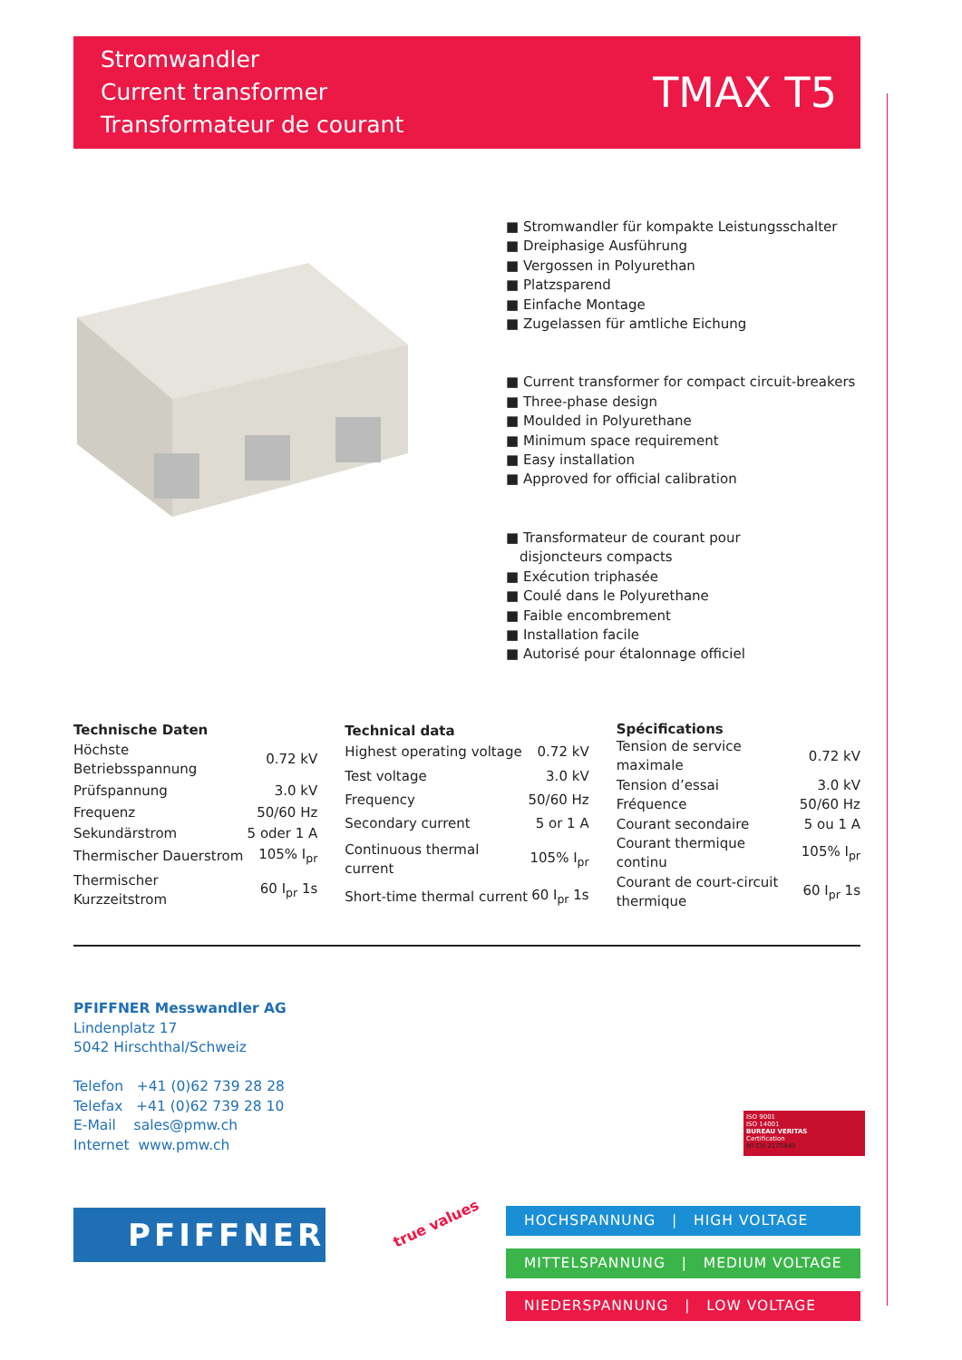Stromwandler
Current transformer
Transformateur de courant
TMAX T5
■ Stromwandler für kompakte Leistungsschalter
■ Dreiphasige Ausführung
■ Vergossen in Polyurethan
■ Platzsparend
■ Einfache Montage
■ Zugelassen für amtliche Eichung
■ Current transformer for compact circuit-breakers
■ Three-phase design
■ Moulded in Polyurethane
■ Minimum space requirement
■ Easy installation
■ Approved for official calibration
■ Transformateur de courant pour
disjoncteurs compacts
■ Exécution triphasée
■ Coulé dans le Polyurethane
■ Faible encombrement
■ Installation facile
■ Autorisé pour étalonnage officiel
| Technische Daten | |
| --- | --- |
| Höchste Betriebsspannung | 0.72 kV |
| Prüfspannung | 3.0 kV |
| Frequenz | 50/60 Hz |
| Sekundärstrom | 5 oder 1 A |
| Thermischer Dauerstrom | 105% I<sub>pr</sub> |
| Thermischer Kurzzeitstrom | 60 I<sub>pr</sub> 1s |
| Technical data | |
| --- | --- |
| Highest operating voltage | 0.72 kV |
| Test voltage | 3.0 kV |
| Frequency | 50/60 Hz |
| Secondary current | 5 or 1 A |
| Continuous thermal current | 105% I<sub>pr</sub> |
| Short-time thermal current | 60 I<sub>pr</sub> 1s |
| Spécifications | |
| --- | --- |
| Tension de service maximale | 0.72 kV |
| Tension d’essai | 3.0 kV |
| Fréquence | 50/60 Hz |
| Courant secondaire | 5 ou 1 A |
| Courant thermique continu | 105% I<sub>pr</sub> |
| Courant de court-circuit thermique | 60 I<sub>pr</sub> 1s |
PFIFFNER Messwandler AG
Lindenplatz 17
5042 Hirschthal/Schweiz
Telefon +41 (0)62 739 28 28
Telefax +41 (0)62 739 28 10
E-Mail sales@pmw.ch
Internet www.pmw.ch
ISO 9001
ISO 14001
BUREAU VERITAS
Certification
Nº CH 2175840
PFIFFNER true values
HOCHSPANNUNG | HIGH VOLTAGE
MITTELSPANNUNG | MEDIUM VOLTAGE
NIEDERSPANNUNG | LOW VOLTAGE